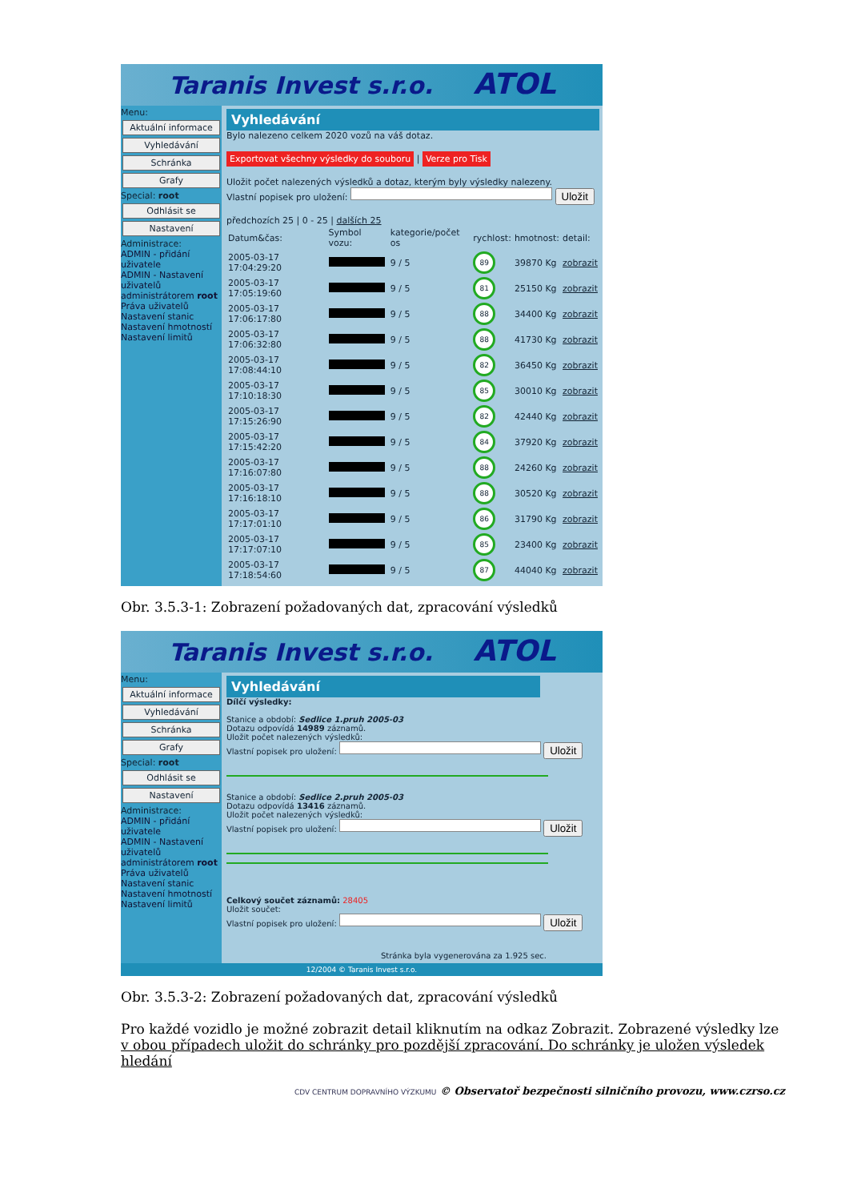Taranis Invest s.r.o. ATOL
Menu:
Aktuální informace
Vyhledávání
Schránka
Grafy
Special: root
Odhlásit se
Nastavení
Administrace:
ADMIN - přidání uživatele
ADMIN - Nastavení uživatelů administrátorem root
Práva uživatelů
Nastavení stanic
Nastavení hmotností
Nastavení limitů
Vyhledávání
Bylo nalezeno celkem 2020 vozů na váš dotaz.
Exportovat všechny výsledky do souboru | Verze pro Tisk
Uložit počet nalezených výsledků a dotaz, kterým byly výsledky nalezeny.
Vlastní popisek pro uložení: Uložit
předchozích 25 | 0 - 25 | dalších 25
| Datum&čas: | Symbol vozu: | kategorie/počet os | rychlost: | hmotnost: | detail: |
| --- | --- | --- | --- | --- | --- |
| 2005-03-17 17:04:29:20 | | 9 / 5 | 89 | 39870 Kg | zobrazit |
| 2005-03-17 17:05:19:60 | | 9 / 5 | 81 | 25150 Kg | zobrazit |
| 2005-03-17 17:06:17:80 | | 9 / 5 | 88 | 34400 Kg | zobrazit |
| 2005-03-17 17:06:32:80 | | 9 / 5 | 88 | 41730 Kg | zobrazit |
| 2005-03-17 17:08:44:10 | | 9 / 5 | 82 | 36450 Kg | zobrazit |
| 2005-03-17 17:10:18:30 | | 9 / 5 | 85 | 30010 Kg | zobrazit |
| 2005-03-17 17:15:26:90 | | 9 / 5 | 82 | 42440 Kg | zobrazit |
| 2005-03-17 17:15:42:20 | | 9 / 5 | 84 | 37920 Kg | zobrazit |
| 2005-03-17 17:16:07:80 | | 9 / 5 | 88 | 24260 Kg | zobrazit |
| 2005-03-17 17:16:18:10 | | 9 / 5 | 88 | 30520 Kg | zobrazit |
| 2005-03-17 17:17:01:10 | | 9 / 5 | 86 | 31790 Kg | zobrazit |
| 2005-03-17 17:17:07:10 | | 9 / 5 | 85 | 23400 Kg | zobrazit |
| 2005-03-17 17:18:54:60 | | 9 / 5 | 87 | 44040 Kg | zobrazit |
Obr. 3.5.3-1: Zobrazení požadovaných dat, zpracování výsledků
Taranis Invest s.r.o. ATOL
Menu:
Aktuální informace
Vyhledávání
Schránka
Grafy
Special: root
Odhlásit se
Nastavení
Administrace:
ADMIN - přidání uživatele
ADMIN - Nastavení uživatelů administrátorem root
Práva uživatelů
Nastavení stanic
Nastavení hmotností
Nastavení limitů
Vyhledávání
Dílčí výsledky:
Stanice a období: Sedlice 1.pruh 2005-03
Dotazu odpovídá 14989 záznamů.
Uložit počet nalezených výsledků:
Vlastní popisek pro uložení: Uložit
Stanice a období: Sedlice 2.pruh 2005-03
Dotazu odpovídá 13416 záznamů.
Uložit počet nalezených výsledků:
Vlastní popisek pro uložení: Uložit
Celkový součet záznamů: 28405
Uložit součet:
Vlastní popisek pro uložení: Uložit
Stránka byla vygenerována za 1.925 sec.
12/2004 © Taranis Invest s.r.o.
Obr. 3.5.3-2: Zobrazení požadovaných dat, zpracování výsledků
Pro každé vozidlo je možné zobrazit detail kliknutím na odkaz Zobrazit. Zobrazené výsledky lze v obou případech uložit do schránky pro pozdější zpracování. Do schránky je uložen výsledek hledání
CDV CENTRUM DOPRAVNÍHO VÝZKUMU © Observatoř bezpečnosti silničního provozu, www.czrso.cz